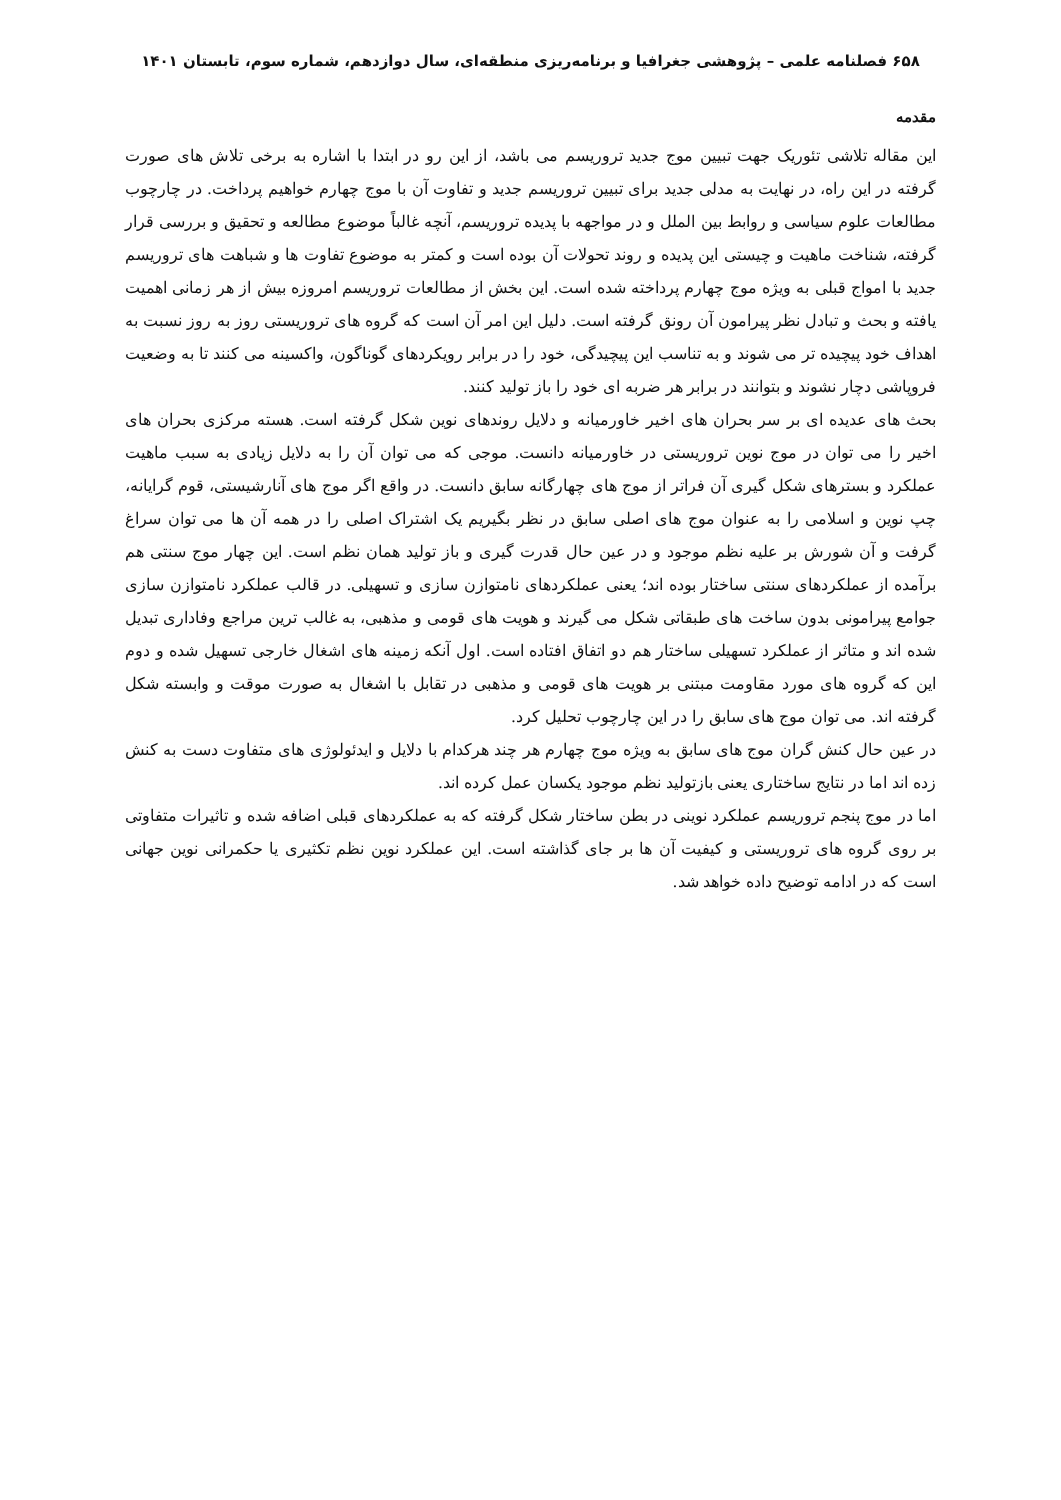۶۵۸ فصلنامه علمی – پژوهشی جغرافیا و برنامه‌ریزی منطقه‌ای، سال دوازدهم، شماره سوم، تابستان ۱۴۰۱
مقدمه
این مقاله تلاشی تئوریک جهت تبیین موج جدید تروریسم می باشد، از این رو در ابتدا با اشاره به برخی تلاش های صورت گرفته در این راه، در نهایت به مدلی جدید برای تبیین تروریسم جدید و تفاوت آن با موج چهارم خواهیم پرداخت. در چارچوب مطالعات علوم سیاسی و روابط بین الملل و در مواجهه با پدیده تروریسم، آنچه غالباً موضوع مطالعه و تحقیق و بررسی قرار گرفته، شناخت ماهیت و چیستی این پدیده و روند تحولات آن بوده است و کمتر به موضوع تفاوت ها و شباهت های تروریسم جدید با امواج قبلی به ویژه موج چهارم پرداخته شده است. این بخش از مطالعات تروریسم امروزه بیش از هر زمانی اهمیت یافته و بحث و تبادل نظر پیرامون آن رونق گرفته است. دلیل این امر آن است که گروه های تروریستی روز به روز نسبت به اهداف خود پیچیده تر می شوند و به تناسب این پیچیدگی، خود را در برابر رویکردهای گوناگون، واکسینه می کنند تا به وضعیت فروپاشی دچار نشوند و بتوانند در برابر هر ضربه ای خود را باز تولید کنند.
بحث های عدیده ای بر سر بحران های اخیر خاورمیانه و دلایل روندهای نوین شکل گرفته است. هسته مرکزی بحران های اخیر را می توان در موج نوین تروریستی در خاورمیانه دانست. موجی که می توان آن را به دلایل زیادی به سبب ماهیت عملکرد و بسترهای شکل گیری آن فراتر از موج های چهارگانه سابق دانست. در واقع اگر موج های آنارشیستی، قوم گرایانه، چپ نوین و اسلامی را به عنوان موج های اصلی سابق در نظر بگیریم یک اشتراک اصلی را در همه آن ها می توان سراغ گرفت و آن شورش بر علیه نظم موجود و در عین حال قدرت گیری و باز تولید همان نظم است. این چهار موج سنتی هم برآمده از عملکردهای سنتی ساختار بوده اند؛ یعنی عملکردهای نامتوازن سازی و تسهیلی. در قالب عملکرد نامتوازن سازی جوامع پیرامونی بدون ساخت های طبقاتی شکل می گیرند و هویت های قومی و مذهبی، به غالب ترین مراجع وفاداری تبدیل شده اند و متاثر از عملکرد تسهیلی ساختار هم دو اتفاق افتاده است. اول آنکه زمینه های اشغال خارجی تسهیل شده و دوم این که گروه های مورد مقاومت مبتنی بر هویت های قومی و مذهبی در تقابل با اشغال به صورت موقت و وابسته شکل گرفته اند. می توان موج های سابق را در این چارچوب تحلیل کرد.
در عین حال کنش گران موج های سابق به ویژه موج چهارم هر چند هرکدام با دلایل و ایدئولوژی های متفاوت دست به کنش زده اند اما در نتایج ساختاری یعنی بازتولید نظم موجود یکسان عمل کرده اند.
اما در موج پنجم تروریسم عملکرد نوینی در بطن ساختار شکل گرفته که به عملکردهای قبلی اضافه شده و تاثیرات متفاوتی بر روی گروه های تروریستی و کیفیت آن ها بر جای گذاشته است. این عملکرد نوین نظم تکثیری یا حکمرانی نوین جهانی است که در ادامه توضیح داده خواهد شد.